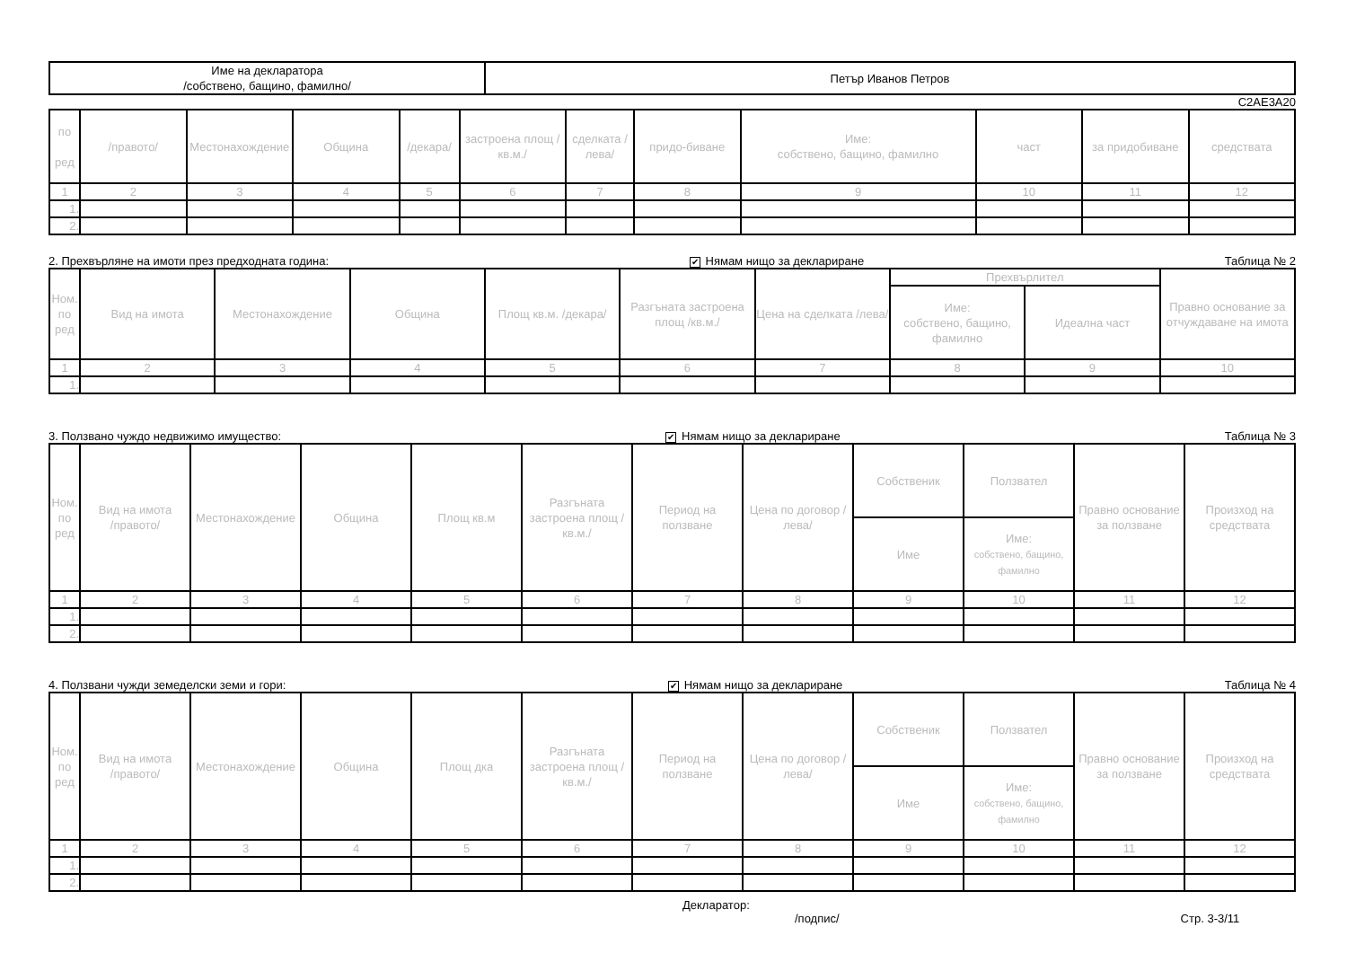| Име на декларатора /собствено, бащино, фамилно/ | Петър Иванов Петров |
C2AE3A20
| по ред | /правото/ | Местонахождение | Община | /декара/ | застроена площ /кв.м./ | сделката /лева/ | придо-биване | Име: собствено, бащино, фамилно | част | за придобиване | средствата |
| --- | --- | --- | --- | --- | --- | --- | --- | --- | --- | --- | --- |
| 1 | 2 | 3 | 4 | 5 | 6 | 7 | 8 | 9 | 10 | 11 | 12 |
| 1. | | | | | | | | | | | |
| 2. | | | | | | | | | | | |
2. Прехвърляне на имоти през предходната година: ✔ Нямам нищо за деклариране Таблица № 2
| Ном. по ред | Вид на имота | Местонахождение | Община | Площ кв.м. /декара/ | Разгъната застроена площ /кв.м./ | Цена на сделката /лева/ | Прехвърлител | | Правно основание за отчуждаване на имота |
| --- | --- | --- | --- | --- | --- | --- | --- | --- | --- |
| | | | | | | | Име: собствено, бащино, фамилно | Идеална част | |
| 1 | 2 | 3 | 4 | 5 | 6 | 7 | 8 | 9 | 10 |
| 1. | | | | | | | | | |
3. Ползвано чуждо недвижимо имущество: ✔ Нямам нищо за деклариране Таблица № 3
| Ном. по ред | Вид на имота /правото/ | Местонахождение | Община | Площ кв.м | Разгъната застроена площ /кв.м./ | Период на ползване | Цена по договор /лева/ | Собственик | Ползвател | Правно основание за ползване | Произход на средствата |
| --- | --- | --- | --- | --- | --- | --- | --- | --- | --- | --- | --- |
| | | | | | | | | Име | Име: собствено, бащино, фамилно | | |
| 1 | 2 | 3 | 4 | 5 | 6 | 7 | 8 | 9 | 10 | 11 | 12 |
| 1. | | | | | | | | | | | |
| 2. | | | | | | | | | | | |
4. Ползвани чужди земеделски земи и гори: ✔ Нямам нищо за деклариране Таблица № 4
| Ном. по ред | Вид на имота /правото/ | Местонахождение | Община | Площ дка | Разгъната застроена площ /кв.м./ | Период на ползване | Цена по договор /лева/ | Собственик | Ползвател | Правно основание за ползване | Произход на средствата |
| --- | --- | --- | --- | --- | --- | --- | --- | --- | --- | --- | --- |
| | | | | | | | | Име | Име: собствено, бащино, фамилно | | |
| 1 | 2 | 3 | 4 | 5 | 6 | 7 | 8 | 9 | 10 | 11 | 12 |
| 1. | | | | | | | | | | | |
| 2. | | | | | | | | | | | |
Декларатор:
/подпис/ Стр. 3-3/11